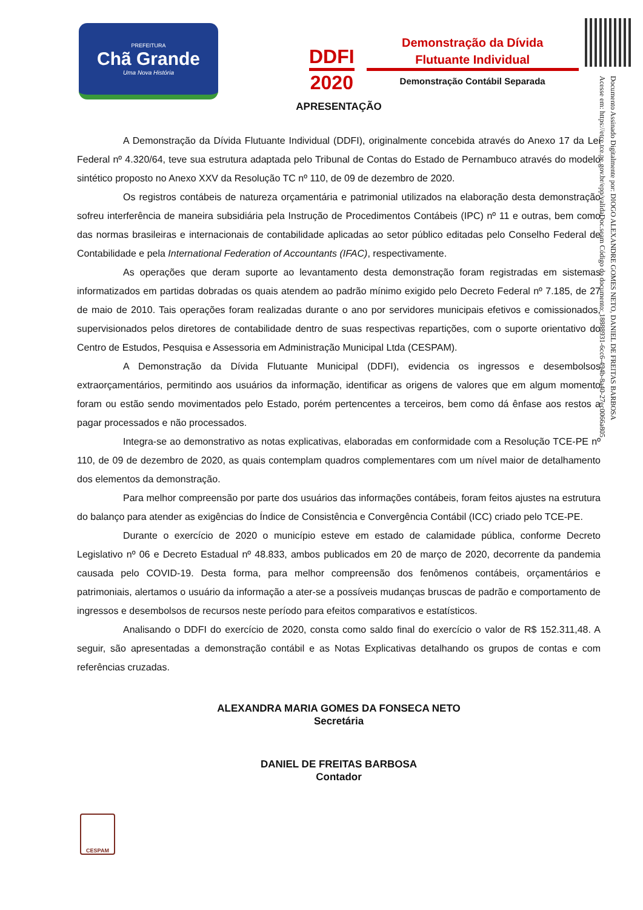PREFEITURA
Chã Grande
Uma Nova História
DDFI
2020
Demonstração da Dívida
Flutuante Individual
Demonstração Contábil Separada
Documento Assinado Digitalmente por: DIOGO ALEXANDRE GOMES NETO, DANIEL DE FREITAS BARBOSA
Acesse em: https://etce.tce.pe.gov.br/epp/validaDoc.seam Código do documento: 18888931-6cc6-494b-8a40-27ec0066a805
APRESENTAÇÃO
A Demonstração da Dívida Flutuante Individual (DDFI), originalmente concebida através do Anexo 17 da Lei Federal nº 4.320/64, teve sua estrutura adaptada pelo Tribunal de Contas do Estado de Pernambuco através do modelo sintético proposto no Anexo XXV da Resolução TC nº 110, de 09 de dezembro de 2020.
Os registros contábeis de natureza orçamentária e patrimonial utilizados na elaboração desta demonstração sofreu interferência de maneira subsidiária pela Instrução de Procedimentos Contábeis (IPC) nº 11 e outras, bem como das normas brasileiras e internacionais de contabilidade aplicadas ao setor público editadas pelo Conselho Federal de Contabilidade e pela International Federation of Accountants (IFAC), respectivamente.
As operações que deram suporte ao levantamento desta demonstração foram registradas em sistemas informatizados em partidas dobradas os quais atendem ao padrão mínimo exigido pelo Decreto Federal nº 7.185, de 27 de maio de 2010. Tais operações foram realizadas durante o ano por servidores municipais efetivos e comissionados, supervisionados pelos diretores de contabilidade dentro de suas respectivas repartições, com o suporte orientativo do Centro de Estudos, Pesquisa e Assessoria em Administração Municipal Ltda (CESPAM).
A Demonstração da Dívida Flutuante Municipal (DDFI), evidencia os ingressos e desembolsos extraorçamentários, permitindo aos usuários da informação, identificar as origens de valores que em algum momento foram ou estão sendo movimentados pelo Estado, porém pertencentes a terceiros, bem como dá ênfase aos restos a pagar processados e não processados.
Integra-se ao demonstrativo as notas explicativas, elaboradas em conformidade com a Resolução TCE-PE nº 110, de 09 de dezembro de 2020, as quais contemplam quadros complementares com um nível maior de detalhamento dos elementos da demonstração.
Para melhor compreensão por parte dos usuários das informações contábeis, foram feitos ajustes na estrutura do balanço para atender as exigências do Índice de Consistência e Convergência Contábil (ICC) criado pelo TCE-PE.
Durante o exercício de 2020 o município esteve em estado de calamidade pública, conforme Decreto Legislativo nº 06 e Decreto Estadual nº 48.833, ambos publicados em 20 de março de 2020, decorrente da pandemia causada pelo COVID-19. Desta forma, para melhor compreensão dos fenômenos contábeis, orçamentários e patrimoniais, alertamos o usuário da informação a ater-se a possíveis mudanças bruscas de padrão e comportamento de ingressos e desembolsos de recursos neste período para efeitos comparativos e estatísticos.
Analisando o DDFI do exercício de 2020, consta como saldo final do exercício o valor de R$ 152.311,48. A seguir, são apresentadas a demonstração contábil e as Notas Explicativas detalhando os grupos de contas e com referências cruzadas.
ALEXANDRA MARIA GOMES DA FONSECA NETO
Secretária
DANIEL DE FREITAS BARBOSA
Contador
CESPAM